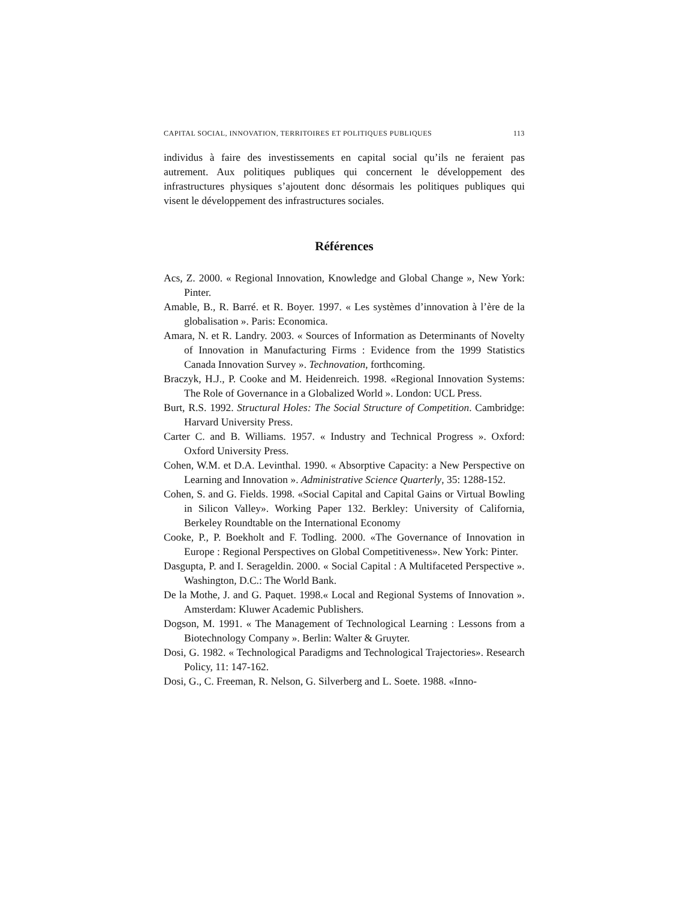CAPITAL SOCIAL, INNOVATION, TERRITOIRES ET POLITIQUES PUBLIQUES 113
individus à faire des investissements en capital social qu’ils ne feraient pas autrement. Aux politiques publiques qui concernent le développement des infrastructures physiques s’ajoutent donc désormais les politiques publiques qui visent le développement des infrastructures sociales.
Références
Acs, Z. 2000. « Regional Innovation, Knowledge and Global Change », New York: Pinter.
Amable, B., R. Barré. et R. Boyer. 1997. « Les systèmes d’innovation à l’ère de la globalisation ». Paris: Economica.
Amara, N. et R. Landry. 2003. « Sources of Information as Determinants of Novelty of Innovation in Manufacturing Firms : Evidence from the 1999 Statistics Canada Innovation Survey ». Technovation, forthcoming.
Braczyk, H.J., P. Cooke and M. Heidenreich. 1998. «Regional Innovation Systems: The Role of Governance in a Globalized World ». London: UCL Press.
Burt, R.S. 1992. Structural Holes: The Social Structure of Competition. Cambridge: Harvard University Press.
Carter C. and B. Williams. 1957. « Industry and Technical Progress ». Oxford: Oxford University Press.
Cohen, W.M. et D.A. Levinthal. 1990. « Absorptive Capacity: a New Perspective on Learning and Innovation ». Administrative Science Quarterly, 35: 1288-152.
Cohen, S. and G. Fields. 1998. «Social Capital and Capital Gains or Virtual Bowling in Silicon Valley». Working Paper 132. Berkley: University of California, Berkeley Roundtable on the International Economy
Cooke, P., P. Boekholt and F. Todling. 2000. «The Governance of Innovation in Europe : Regional Perspectives on Global Competitiveness». New York: Pinter.
Dasgupta, P. and I. Serageldin. 2000. « Social Capital : A Multifaceted Perspective ». Washington, D.C.: The World Bank.
De la Mothe, J. and G. Paquet. 1998.« Local and Regional Systems of Innovation ». Amsterdam: Kluwer Academic Publishers.
Dogson, M. 1991. « The Management of Technological Learning : Lessons from a Biotechnology Company ». Berlin: Walter & Gruyter.
Dosi, G. 1982. « Technological Paradigms and Technological Trajectories». Research Policy, 11: 147-162.
Dosi, G., C. Freeman, R. Nelson, G. Silverberg and L. Soete. 1988. «Inno-